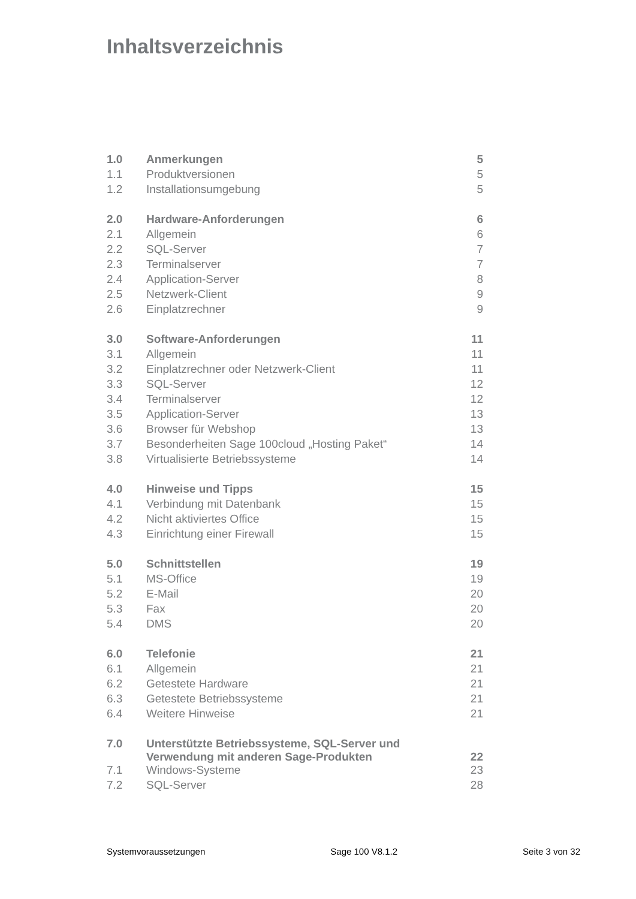Inhaltsverzeichnis
| 1.0 | Anmerkungen | 5 |
| 1.1 | Produktversionen | 5 |
| 1.2 | Installationsumgebung | 5 |
| 2.0 | Hardware-Anforderungen | 6 |
| 2.1 | Allgemein | 6 |
| 2.2 | SQL-Server | 7 |
| 2.3 | Terminalserver | 7 |
| 2.4 | Application-Server | 8 |
| 2.5 | Netzwerk-Client | 9 |
| 2.6 | Einplatzrechner | 9 |
| 3.0 | Software-Anforderungen | 11 |
| 3.1 | Allgemein | 11 |
| 3.2 | Einplatzrechner oder Netzwerk-Client | 11 |
| 3.3 | SQL-Server | 12 |
| 3.4 | Terminalserver | 12 |
| 3.5 | Application-Server | 13 |
| 3.6 | Browser für Webshop | 13 |
| 3.7 | Besonderheiten Sage 100cloud „Hosting Paket“ | 14 |
| 3.8 | Virtualisierte Betriebssysteme | 14 |
| 4.0 | Hinweise und Tipps | 15 |
| 4.1 | Verbindung mit Datenbank | 15 |
| 4.2 | Nicht aktiviertes Office | 15 |
| 4.3 | Einrichtung einer Firewall | 15 |
| 5.0 | Schnittstellen | 19 |
| 5.1 | MS-Office | 19 |
| 5.2 | E-Mail | 20 |
| 5.3 | Fax | 20 |
| 5.4 | DMS | 20 |
| 6.0 | Telefonie | 21 |
| 6.1 | Allgemein | 21 |
| 6.2 | Getestete Hardware | 21 |
| 6.3 | Getestete Betriebssysteme | 21 |
| 6.4 | Weitere Hinweise | 21 |
| 7.0 | Unterstützte Betriebssysteme, SQL-Server und Verwendung mit anderen Sage-Produkten | 22 |
| 7.1 | Windows-Systeme | 23 |
| 7.2 | SQL-Server | 28 |
Systemvoraussetzungen Sage 100 V8.1.2 Seite 3 von 32